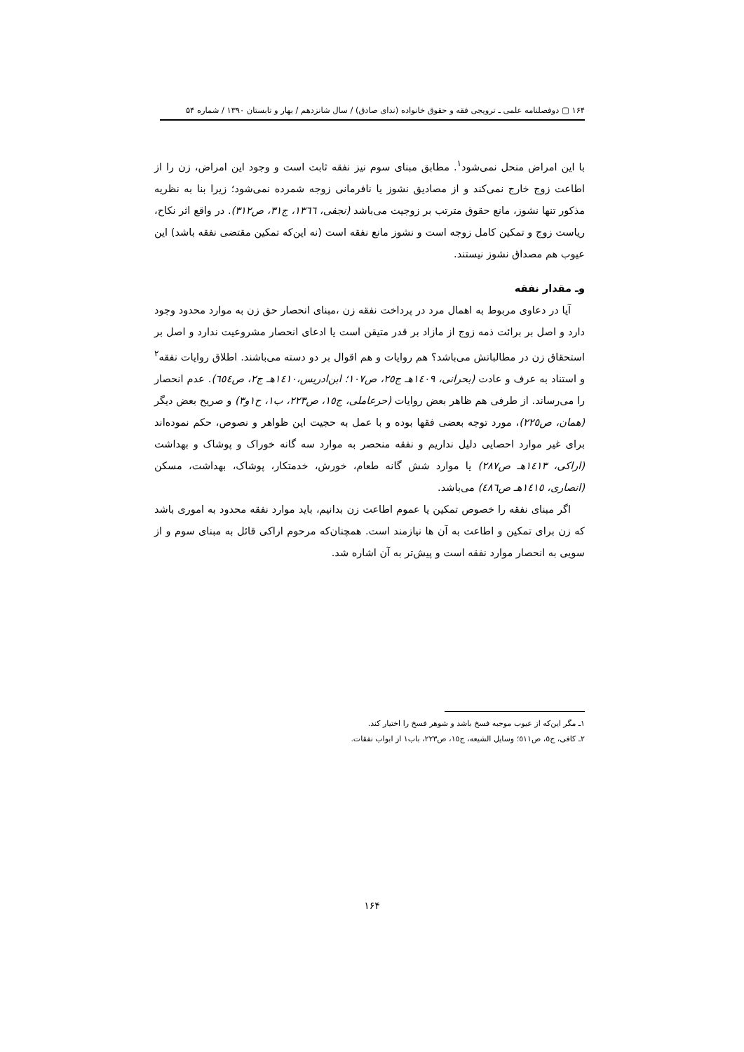۱۶۴ ▢ دوفصلنامه علمی ـ ترویجی فقه و حقوق خانواده (ندای صادق) / سال شانزدهم / بهار و تابستان ۱۳۹۰ / شماره ۵۴
با این امراض منحل نمی‌شود<sup>۱</sup>. مطابق مبنای سوم نیز نفقه ثابت است و وجود این امراض، زن را از اطاعت زوج خارج نمی‌کند و از مصادیق نشوز یا نافرمانی زوجه شمرده نمی‌شود؛ زیرا بنا به نظریه مذکور تنها نشوز، مانع حقوق مترتب بر زوجیت می‌باشد (نجفی، ١٣٦٦، ج٣١، ص٣١٢). در واقع اثر نکاح، ریاست زوج و تمکین کامل زوجه است و نشوز مانع نفقه است (نه این‌که تمکین مقتضی نفقه باشد) این عیوب هم مصداق نشوز نیستند.
وـ مقدار نفقه
آیا در دعاوی مربوط به اهمال مرد در پرداخت نفقه زن ،مبنای انحصار حق زن به موارد محدود وجود دارد و اصل بر برائت ذمه زوج از مازاد بر قدر متیقن است یا ادعای انحصار مشروعیت ندارد و اصل بر استحقاق زن در مطالباتش می‌باشد؟ هم روایات و هم اقوال بر دو دسته می‌باشند. اطلاق روایات نفقه<sup>۲</sup> و استناد به عرف و عادت (بحرانی، ١٤٠٩هـ ج٢٥، ص١٠٧؛ ابن‌ادریس،١٤١٠هـ ج٢، ص٦٥٤). عدم انحصار را می‌رساند. از طرفی هم ظاهر بعض روایات (حرعاملی، ج١٥، ص٢٢٣، ب١، ح١و٣) و صریح بعض دیگر (همان، ص٢٢٥)، مورد توجه بعضی فقها بوده و با عمل به حجیت این ظواهر و نصوص، حکم نموده‌اند برای غیر موارد احصایی دلیل نداریم و نفقه منحصر به موارد سه گانه خوراک و پوشاک و بهداشت (اراکی، ١٤١٣هـ ص٢٨٧) یا موارد شش گانه طعام، خورش، خدمتکار، پوشاک، بهداشت، مسکن (انصاری، ١٤١٥هـ ص٤٨٦) می‌باشد.
اگر مبنای نفقه را خصوص تمکین یا عموم اطاعت زن بدانیم، باید موارد نفقه محدود به اموری باشد که زن برای تمکین و اطاعت به آن ها نیازمند است. همچنان‌که مرحوم اراکی قائل به مبنای سوم و از سویی به انحصار موارد نفقه است و پیش‌تر به آن اشاره شد.
۱ـ مگر این‌که از عیوب موجبه فسخ باشد و شوهر فسخ را اختیار کند.
۲ـ کافی، ج٥، ص٥١١؛ وسایل الشیعه، ج١٥، ص٢٢٣، باب١ از ابواب نفقات.
۱۶۴